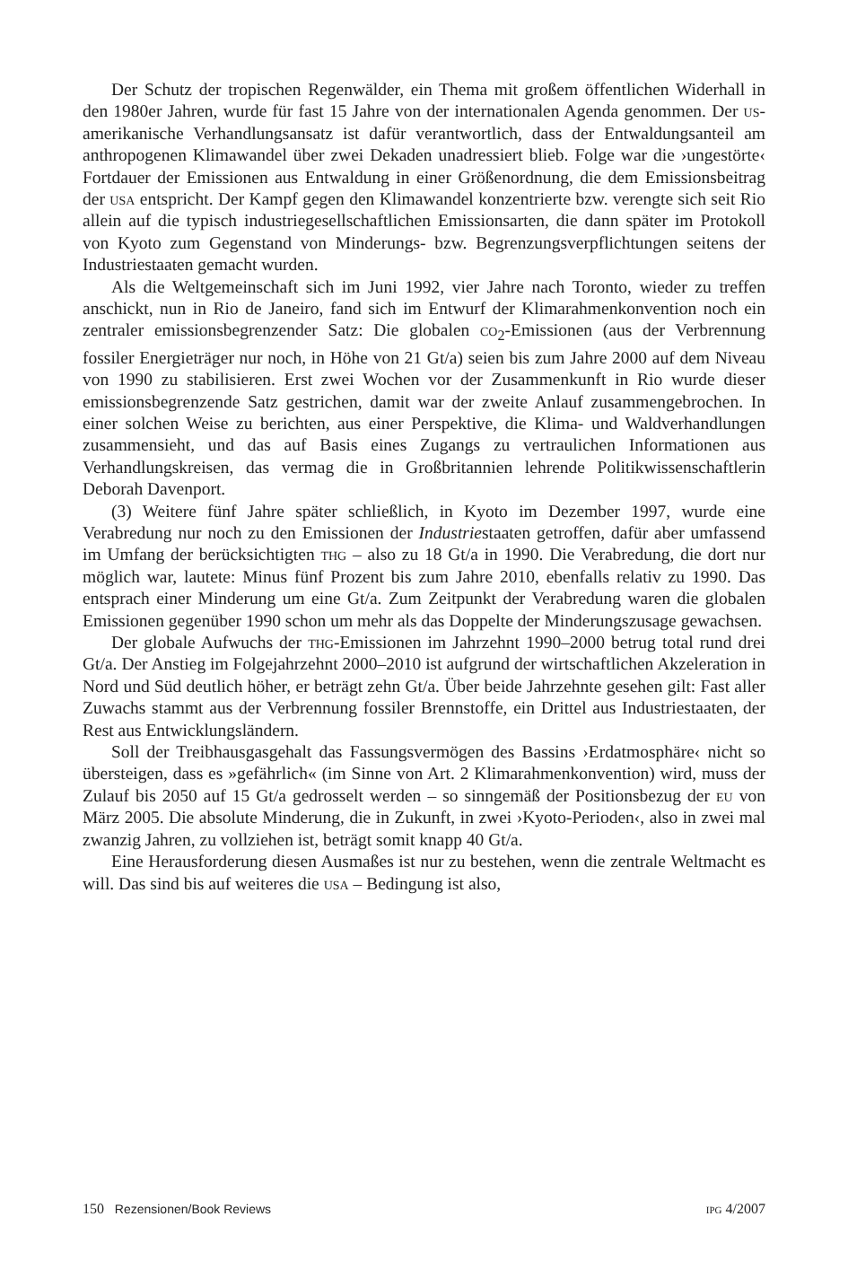Der Schutz der tropischen Regenwälder, ein Thema mit großem öffentlichen Widerhall in den 1980er Jahren, wurde für fast 15 Jahre von der internationalen Agenda genommen. Der us-amerikanische Verhandlungsansatz ist dafür verantwortlich, dass der Entwaldungsanteil am anthropogenen Klimawandel über zwei Dekaden unadressiert blieb. Folge war die ›ungestörte‹ Fortdauer der Emissionen aus Entwaldung in einer Größenordnung, die dem Emissionsbeitrag der usa entspricht. Der Kampf gegen den Klimawandel konzentrierte bzw. verengte sich seit Rio allein auf die typisch industriegesellschaftlichen Emissionsarten, die dann später im Protokoll von Kyoto zum Gegenstand von Minderungs- bzw. Begrenzungsverpflichtungen seitens der Industriestaaten gemacht wurden.
Als die Weltgemeinschaft sich im Juni 1992, vier Jahre nach Toronto, wieder zu treffen anschickt, nun in Rio de Janeiro, fand sich im Entwurf der Klimarahmenkonvention noch ein zentraler emissionsbegrenzender Satz: Die globalen co<sub>2</sub>-Emissionen (aus der Verbrennung fossiler Energieträger nur noch, in Höhe von 21 Gt/a) seien bis zum Jahre 2000 auf dem Niveau von 1990 zu stabilisieren. Erst zwei Wochen vor der Zusammenkunft in Rio wurde dieser emissionsbegrenzende Satz gestrichen, damit war der zweite Anlauf zusammengebrochen. In einer solchen Weise zu berichten, aus einer Perspektive, die Klima- und Waldverhandlungen zusammensieht, und das auf Basis eines Zugangs zu vertraulichen Informationen aus Verhandlungskreisen, das vermag die in Großbritannien lehrende Politikwissenschaftlerin Deborah Davenport.
(3) Weitere fünf Jahre später schließlich, in Kyoto im Dezember 1997, wurde eine Verabredung nur noch zu den Emissionen der Industriestaaten getroffen, dafür aber umfassend im Umfang der berücksichtigten thg – also zu 18 Gt/a in 1990. Die Verabredung, die dort nur möglich war, lautete: Minus fünf Prozent bis zum Jahre 2010, ebenfalls relativ zu 1990. Das entsprach einer Minderung um eine Gt/a. Zum Zeitpunkt der Verabredung waren die globalen Emissionen gegenüber 1990 schon um mehr als das Doppelte der Minderungszusage gewachsen.
Der globale Aufwuchs der thg-Emissionen im Jahrzehnt 1990–2000 betrug total rund drei Gt/a. Der Anstieg im Folgejahrzehnt 2000–2010 ist aufgrund der wirtschaftlichen Akzeleration in Nord und Süd deutlich höher, er beträgt zehn Gt/a. Über beide Jahrzehnte gesehen gilt: Fast aller Zuwachs stammt aus der Verbrennung fossiler Brennstoffe, ein Drittel aus Industriestaaten, der Rest aus Entwicklungsländern.
Soll der Treibhausgasgehalt das Fassungsvermögen des Bassins ›Erdatmosphäre‹ nicht so übersteigen, dass es »gefährlich« (im Sinne von Art. 2 Klimarahmenkonvention) wird, muss der Zulauf bis 2050 auf 15 Gt/a gedrosselt werden – so sinngemäß der Positionsbezug der eu von März 2005. Die absolute Minderung, die in Zukunft, in zwei ›Kyoto-Perioden‹, also in zwei mal zwanzig Jahren, zu vollziehen ist, beträgt somit knapp 40 Gt/a.
Eine Herausforderung diesen Ausmaßes ist nur zu bestehen, wenn die zentrale Weltmacht es will. Das sind bis auf weiteres die usa – Bedingung ist also,
150 Rezensionen/Book Reviews ipg 4/2007